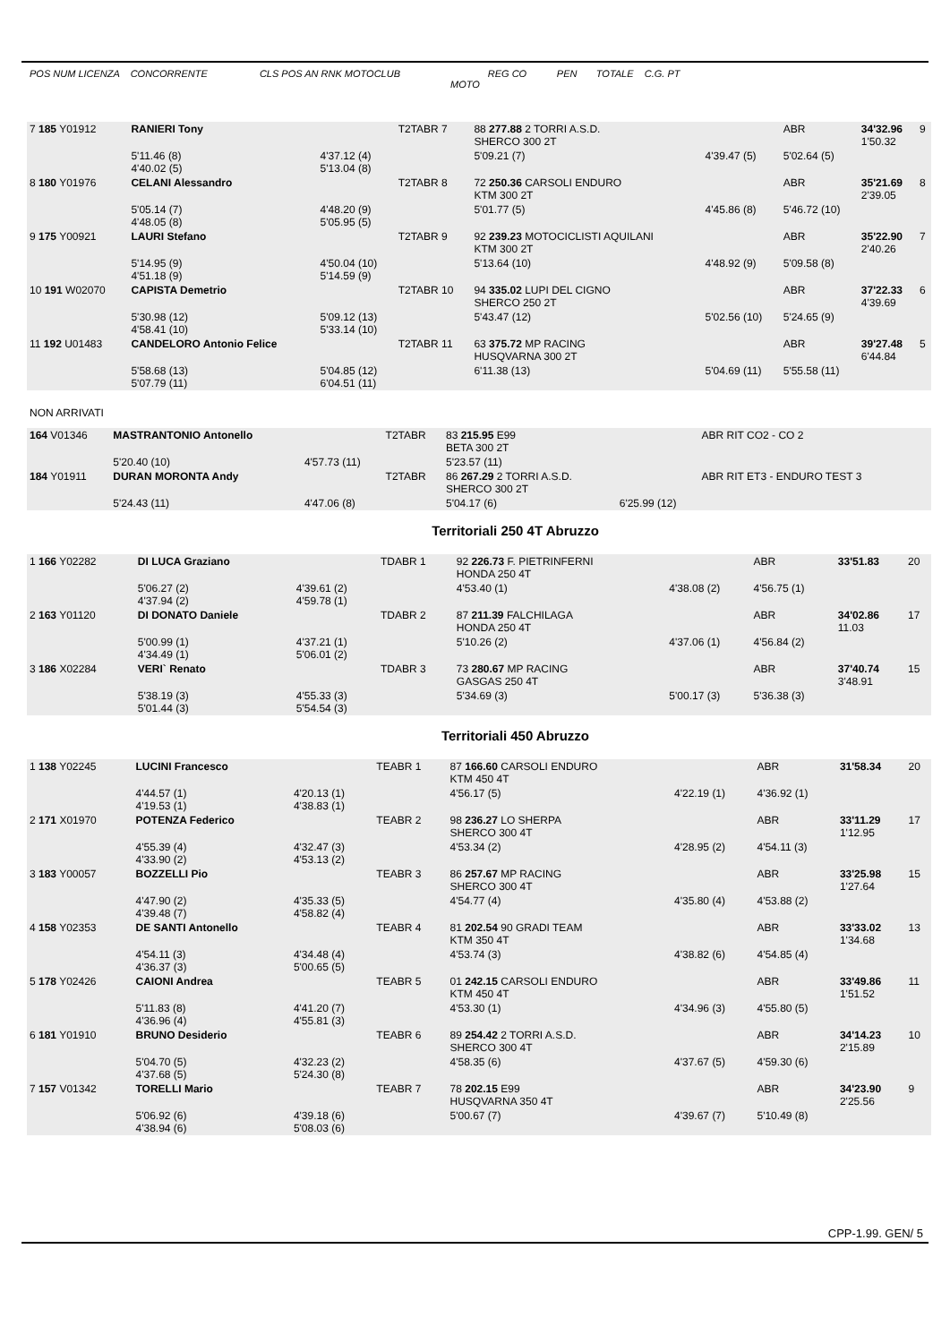POS NUM LICENZA CONCORRENTE CLS POS AN RNK MOTOCLUB REG CO PEN TOTALE C.G. PT
MOTO
| 7 185 Y01912 | RANIERI Tony | | T2TABR 7 | 88 277.88 2 TORRI A.S.D. SHERCO 300 2T | | ABR | 34'32.96 1'50.32 | 9 |
| | 5'11.46 (8) 4'40.02 (5) | 4'37.12 (4) 5'13.04 (8) | | 5'09.21 (7) | 4'39.47 (5) | 5'02.64 (5) | | |
| 8 180 Y01976 | CELANI Alessandro | | T2TABR 8 | 72 250.36 CARSOLI ENDURO KTM 300 2T | | ABR | 35'21.69 2'39.05 | 8 |
| | 5'05.14 (7) 4'48.05 (8) | 4'48.20 (9) 5'05.95 (5) | | 5'01.77 (5) | 4'45.86 (8) | 5'46.72 (10) | | |
| 9 175 Y00921 | LAURI Stefano | | T2TABR 9 | 92 239.23 MOTOCICLISTI AQUILANI KTM 300 2T | | ABR | 35'22.90 2'40.26 | 7 |
| | 5'14.95 (9) 4'51.18 (9) | 4'50.04 (10) 5'14.59 (9) | | 5'13.64 (10) | 4'48.92 (9) | 5'09.58 (8) | | |
| 10 191 W02070 | CAPISTA Demetrio | | T2TABR 10 | 94 335.02 LUPI DEL CIGNO SHERCO 250 2T | | ABR | 37'22.33 4'39.69 | 6 |
| | 5'30.98 (12) 4'58.41 (10) | 5'09.12 (13) 5'33.14 (10) | | 5'43.47 (12) | 5'02.56 (10) | 5'24.65 (9) | | |
| 11 192 U01483 | CANDELORO Antonio Felice | | T2TABR 11 | 63 375.72 MP RACING HUSQVARNA 300 2T | | ABR | 39'27.48 6'44.84 | 5 |
| | 5'58.68 (13) 5'07.79 (11) | 5'04.85 (12) 6'04.51 (11) | | 6'11.38 (13) | 5'04.69 (11) | 5'55.58 (11) | | |
NON ARRIVATI
| 164 V01346 | MASTRANTONIO Antonello | | T2TABR | 83 215.95 E99 BETA 300 2T | | ABR RIT CO2 - CO 2 | | |
| | 5'20.40 (10) | 4'57.73 (11) | | 5'23.57 (11) | | | | |
| 184 Y01911 | DURAN MORONTA Andy | | T2TABR | 86 267.29 2 TORRI A.S.D. SHERCO 300 2T | | ABR RIT ET3 - ENDURO TEST 3 | | |
| | 5'24.43 (11) | 4'47.06 (8) | | 5'04.17 (6) | 6'25.99 (12) | | | |
Territoriali 250 4T Abruzzo
| 1 166 Y02282 | DI LUCA Graziano | | TDABR 1 | 92 226.73 F. PIETRINFERNI HONDA 250 4T | | ABR | 33'51.83 | 20 |
| | 5'06.27 (2) 4'37.94 (2) | 4'39.61 (2) 4'59.78 (1) | | 4'53.40 (1) | 4'38.08 (2) | 4'56.75 (1) | | |
| 2 163 Y01120 | DI DONATO Daniele | | TDABR 2 | 87 211.39 FALCHILAGA HONDA 250 4T | | ABR | 34'02.86 11.03 | 17 |
| | 5'00.99 (1) 4'34.49 (1) | 4'37.21 (1) 5'06.01 (2) | | 5'10.26 (2) | 4'37.06 (1) | 4'56.84 (2) | | |
| 3 186 X02284 | VERI` Renato | | TDABR 3 | 73 280.67 MP RACING GASGAS 250 4T | | ABR | 37'40.74 3'48.91 | 15 |
| | 5'38.19 (3) 5'01.44 (3) | 4'55.33 (3) 5'54.54 (3) | | 5'34.69 (3) | 5'00.17 (3) | 5'36.38 (3) | | |
Territoriali 450 Abruzzo
| 1 138 Y02245 | LUCINI Francesco | | TEABR 1 | 87 166.60 CARSOLI ENDURO KTM 450 4T | | ABR | 31'58.34 | 20 |
| | 4'44.57 (1) 4'19.53 (1) | 4'20.13 (1) 4'38.83 (1) | | 4'56.17 (5) | 4'22.19 (1) | 4'36.92 (1) | | |
| 2 171 X01970 | POTENZA Federico | | TEABR 2 | 98 236.27 LO SHERPA SHERCO 300 4T | | ABR | 33'11.29 1'12.95 | 17 |
| | 4'55.39 (4) 4'33.90 (2) | 4'32.47 (3) 4'53.13 (2) | | 4'53.34 (2) | 4'28.95 (2) | 4'54.11 (3) | | |
| 3 183 Y00057 | BOZZELLI Pio | | TEABR 3 | 86 257.67 MP RACING SHERCO 300 4T | | ABR | 33'25.98 1'27.64 | 15 |
| | 4'47.90 (2) 4'39.48 (7) | 4'35.33 (5) 4'58.82 (4) | | 4'54.77 (4) | 4'35.80 (4) | 4'53.88 (2) | | |
| 4 158 Y02353 | DE SANTI Antonello | | TEABR 4 | 81 202.54 90 GRADI TEAM KTM 350 4T | | ABR | 33'33.02 1'34.68 | 13 |
| | 4'54.11 (3) 4'36.37 (3) | 4'34.48 (4) 5'00.65 (5) | | 4'53.74 (3) | 4'38.82 (6) | 4'54.85 (4) | | |
| 5 178 Y02426 | CAIONI Andrea | | TEABR 5 | 01 242.15 CARSOLI ENDURO KTM 450 4T | | ABR | 33'49.86 1'51.52 | 11 |
| | 5'11.83 (8) 4'36.96 (4) | 4'41.20 (7) 4'55.81 (3) | | 4'53.30 (1) | 4'34.96 (3) | 4'55.80 (5) | | |
| 6 181 Y01910 | BRUNO Desiderio | | TEABR 6 | 89 254.42 2 TORRI A.S.D. SHERCO 300 4T | | ABR | 34'14.23 2'15.89 | 10 |
| | 5'04.70 (5) 4'37.68 (5) | 4'32.23 (2) 5'24.30 (8) | | 4'58.35 (6) | 4'37.67 (5) | 4'59.30 (6) | | |
| 7 157 V01342 | TORELLI Mario | | TEABR 7 | 78 202.15 E99 HUSQVARNA 350 4T | | ABR | 34'23.90 2'25.56 | 9 |
| | 5'06.92 (6) 4'38.94 (6) | 4'39.18 (6) 5'08.03 (6) | | 5'00.67 (7) | 4'39.67 (7) | 5'10.49 (8) | | |
CPP-1.99. GEN/ 5